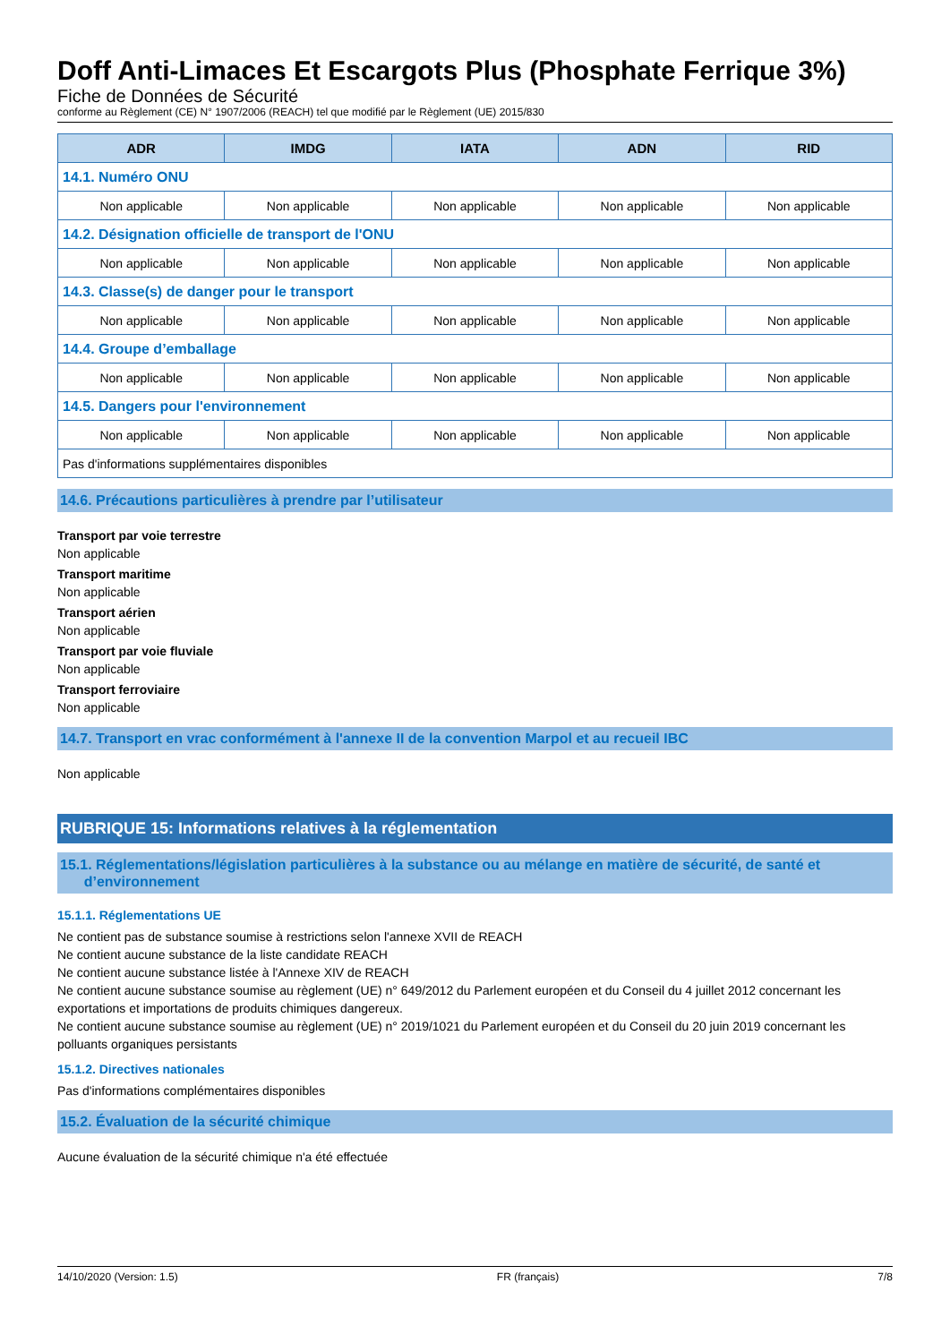Doff Anti-Limaces Et Escargots Plus (Phosphate Ferrique 3%)
Fiche de Données de Sécurité
conforme au Règlement (CE) N° 1907/2006 (REACH) tel que modifié par le Règlement (UE) 2015/830
| ADR | IMDG | IATA | ADN | RID |
| --- | --- | --- | --- | --- |
| 14.1. Numéro ONU | | | | |
| Non applicable | Non applicable | Non applicable | Non applicable | Non applicable |
| 14.2. Désignation officielle de transport de l'ONU | | | | |
| Non applicable | Non applicable | Non applicable | Non applicable | Non applicable |
| 14.3. Classe(s) de danger pour le transport | | | | |
| Non applicable | Non applicable | Non applicable | Non applicable | Non applicable |
| 14.4. Groupe d’emballage | | | | |
| Non applicable | Non applicable | Non applicable | Non applicable | Non applicable |
| 14.5. Dangers pour l'environnement | | | | |
| Non applicable | Non applicable | Non applicable | Non applicable | Non applicable |
| Pas d'informations supplémentaires disponibles | | | | |
14.6. Précautions particulières à prendre par l’utilisateur
Transport par voie terrestre
Non applicable
Transport maritime
Non applicable
Transport aérien
Non applicable
Transport par voie fluviale
Non applicable
Transport ferroviaire
Non applicable
14.7. Transport en vrac conformément à l'annexe II de la convention Marpol et au recueil IBC
Non applicable
RUBRIQUE 15: Informations relatives à la réglementation
15.1. Réglementations/législation particulières à la substance ou au mélange en matière de sécurité, de santé et
d’environnement
15.1.1. Réglementations UE
Ne contient pas de substance soumise à restrictions selon l'annexe XVII de REACH
Ne contient aucune substance de la liste candidate REACH
Ne contient aucune substance listée à l'Annexe XIV de REACH
Ne contient aucune substance soumise au règlement (UE) n° 649/2012 du Parlement européen et du Conseil du 4 juillet 2012 concernant les exportations et importations de produits chimiques dangereux.
Ne contient aucune substance soumise au règlement (UE) n° 2019/1021 du Parlement européen et du Conseil du 20 juin 2019 concernant les polluants organiques persistants
15.1.2. Directives nationales
Pas d'informations complémentaires disponibles
15.2. Évaluation de la sécurité chimique
Aucune évaluation de la sécurité chimique n'a été effectuée
14/10/2020 (Version: 1.5) FR (français) 7/8